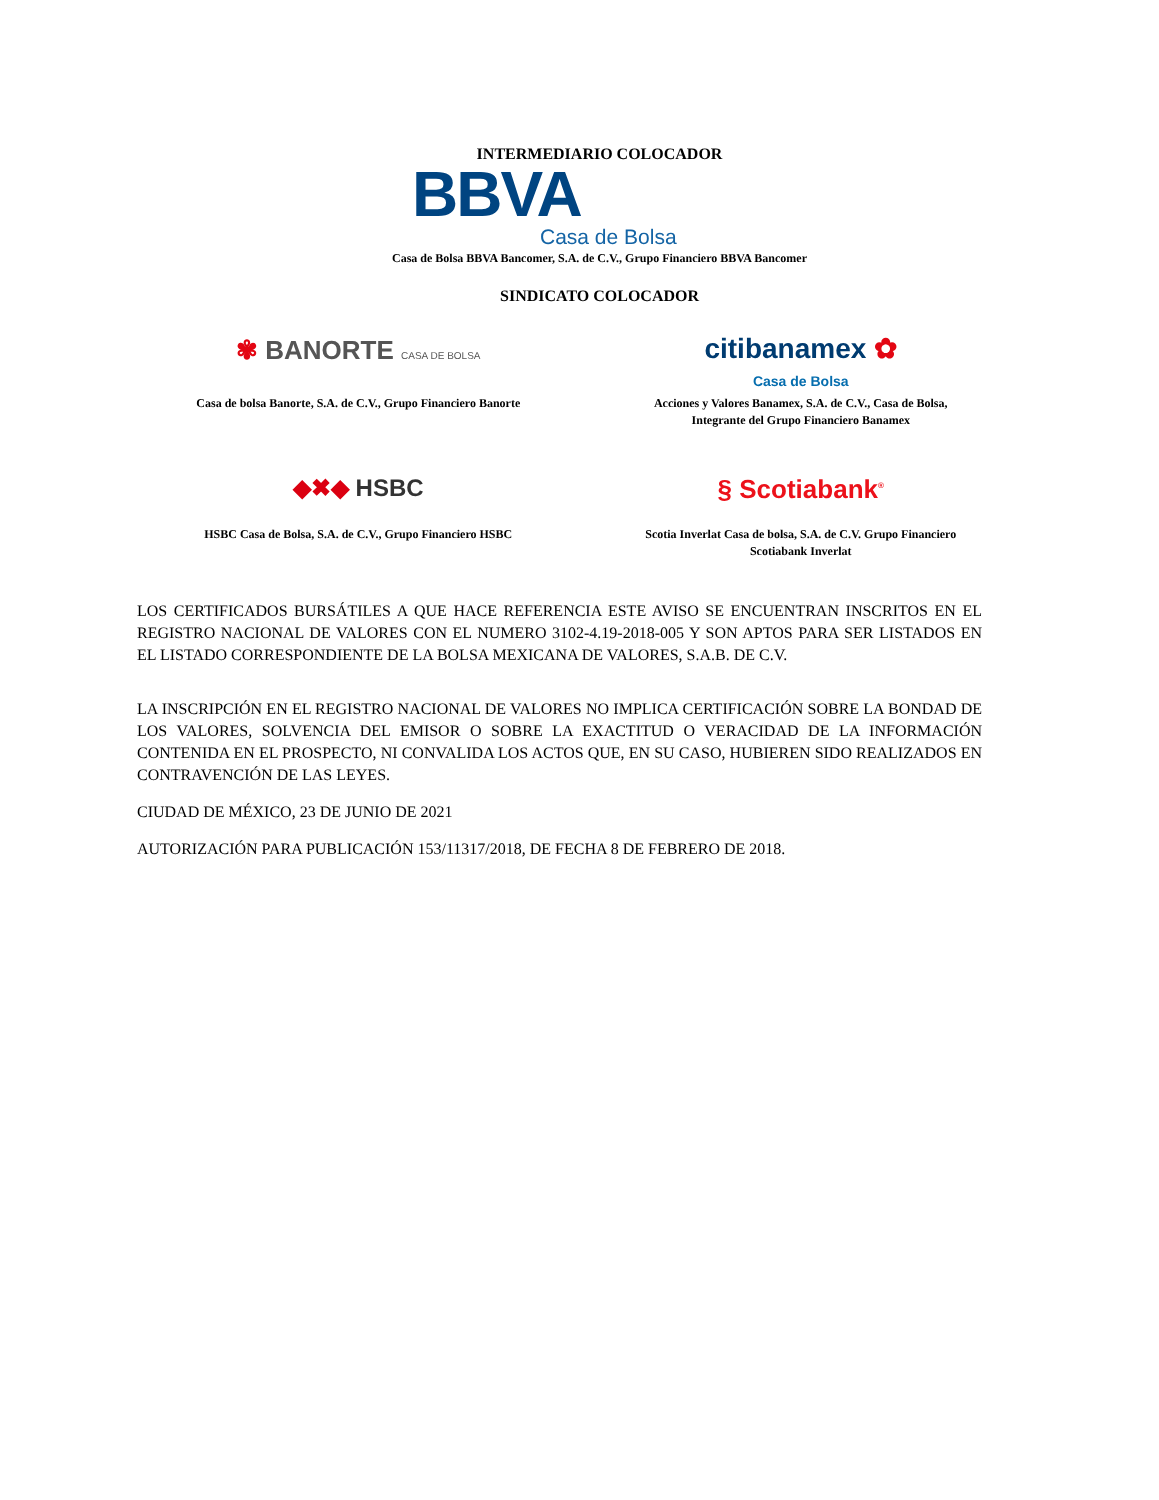INTERMEDIARIO COLOCADOR
BBVA
Casa de Bolsa
Casa de Bolsa BBVA Bancomer, S.A. de C.V., Grupo Financiero BBVA Bancomer
SINDICATO COLOCADOR
✾ BANORTE CASA DE BOLSA
Casa de bolsa Banorte, S.A. de C.V., Grupo Financiero Banorte
citibanamex ✿
Casa de Bolsa
Acciones y Valores Banamex, S.A. de C.V., Casa de Bolsa,
Integrante del Grupo Financiero Banamex
◆✖◆ HSBC
HSBC Casa de Bolsa, S.A. de C.V., Grupo Financiero HSBC
§ Scotiabank<sup>®</sup>
Scotia Inverlat Casa de bolsa, S.A. de C.V. Grupo Financiero
Scotiabank Inverlat
LOS CERTIFICADOS BURSÁTILES A QUE HACE REFERENCIA ESTE AVISO SE ENCUENTRAN INSCRITOS EN EL REGISTRO NACIONAL DE VALORES CON EL NUMERO 3102-4.19-2018-005 Y SON APTOS PARA SER LISTADOS EN EL LISTADO CORRESPONDIENTE DE LA BOLSA MEXICANA DE VALORES, S.A.B. DE C.V.
LA INSCRIPCIÓN EN EL REGISTRO NACIONAL DE VALORES NO IMPLICA CERTIFICACIÓN SOBRE LA BONDAD DE LOS VALORES, SOLVENCIA DEL EMISOR O SOBRE LA EXACTITUD O VERACIDAD DE LA INFORMACIÓN CONTENIDA EN EL PROSPECTO, NI CONVALIDA LOS ACTOS QUE, EN SU CASO, HUBIEREN SIDO REALIZADOS EN CONTRAVENCIÓN DE LAS LEYES.
CIUDAD DE MÉXICO, 23 DE JUNIO DE 2021
AUTORIZACIÓN PARA PUBLICACIÓN 153/11317/2018, DE FECHA 8 DE FEBRERO DE 2018.